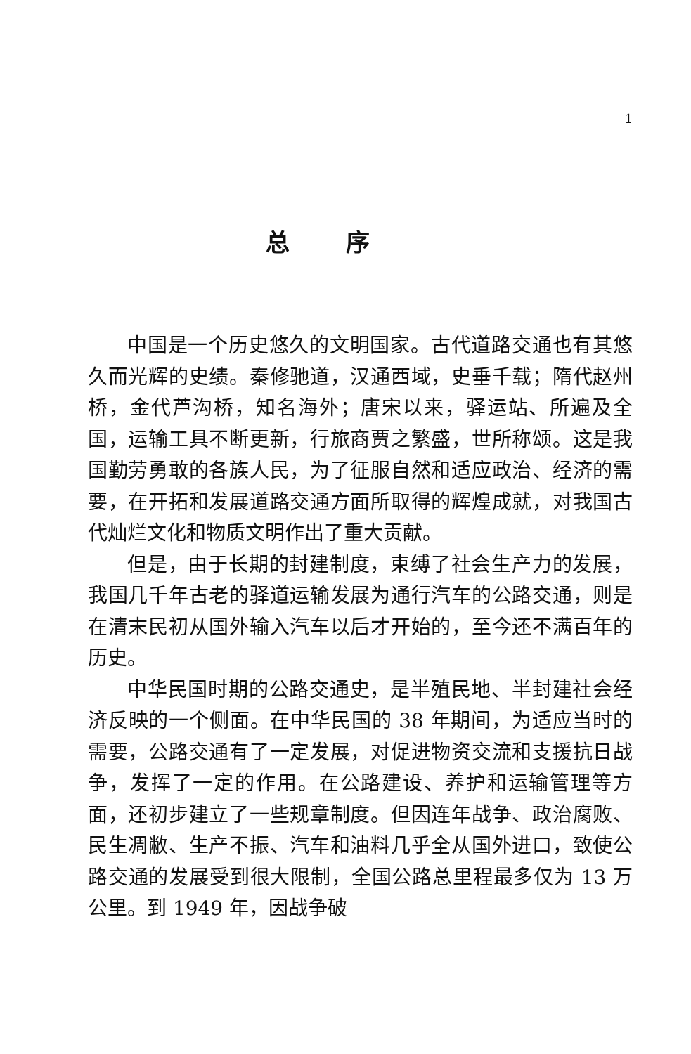1
总序
中国是一个历史悠久的文明国家。古代道路交通也有其悠久而光辉的史绩。秦修驰道，汉通西域，史垂千载；隋代赵州桥，金代芦沟桥，知名海外；唐宋以来，驿运站、所遍及全国，运输工具不断更新，行旅商贾之繁盛，世所称颂。这是我国勤劳勇敢的各族人民，为了征服自然和适应政治、经济的需要，在开拓和发展道路交通方面所取得的辉煌成就，对我国古代灿烂文化和物质文明作出了重大贡献。
但是，由于长期的封建制度，束缚了社会生产力的发展，我国几千年古老的驿道运输发展为通行汽车的公路交通，则是在清末民初从国外输入汽车以后才开始的，至今还不满百年的历史。
中华民国时期的公路交通史，是半殖民地、半封建社会经济反映的一个侧面。在中华民国的 38 年期间，为适应当时的需要，公路交通有了一定发展，对促进物资交流和支援抗日战争，发挥了一定的作用。在公路建设、养护和运输管理等方面，还初步建立了一些规章制度。但因连年战争、政治腐败、民生凋敝、生产不振、汽车和油料几乎全从国外进口，致使公路交通的发展受到很大限制，全国公路总里程最多仅为 13 万公里。到 1949 年，因战争破